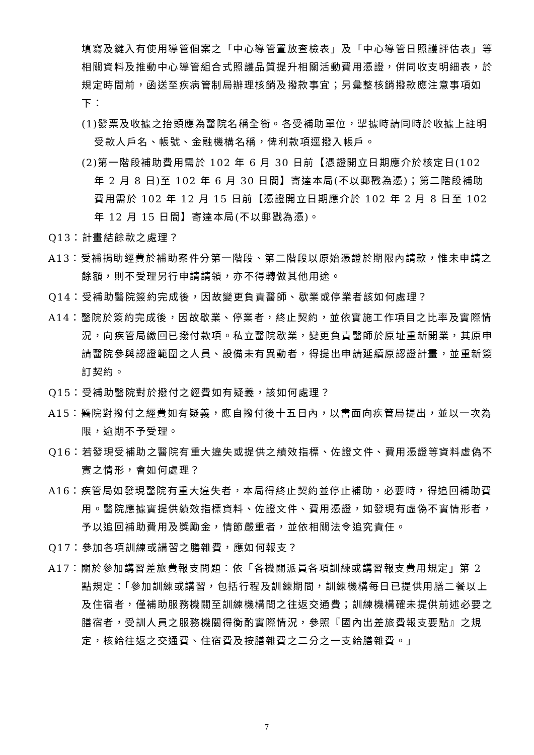填寫及鍵入有使用導管個案之「中心導管置放查檢表」及「中心導管日照護評估表」等相關資料及推動中心導管組合式照護品質提升相關活動費用憑證，併同收支明細表，於規定時間前，函送至疾病管制局辦理核銷及撥款事宜；另彙整核銷撥款應注意事項如下：
(1)發票及收據之抬頭應為醫院名稱全銜。各受補助單位，掣據時請同時於收據上註明受款人戶名、帳號、金融機構名稱，俾利款項逕撥入帳戶。
(2)第一階段補助費用需於 102 年 6 月 30 日前【憑證開立日期應介於核定日(102 年 2 月 8 日)至 102 年 6 月 30 日間】寄達本局(不以郵戳為憑)；第二階段補助費用需於 102 年 12 月 15 日前【憑證開立日期應介於 102 年 2 月 8 日至 102 年 12 月 15 日間】寄達本局(不以郵戳為憑)。
Q13：計畫結餘款之處理？
A13：受補捐助經費於補助案件分第一階段、第二階段以原始憑證於期限內請款，惟未申請之餘額，則不受理另行申請請領，亦不得轉做其他用途。
Q14：受補助醫院簽約完成後，因故變更負責醫師、歇業或停業者該如何處理？
A14：醫院於簽約完成後，因故歇業、停業者，終止契約，並依實施工作項目之比率及實際情況，向疾管局繳回已撥付款項。私立醫院歇業，變更負責醫師於原址重新開業，其原申請醫院參與認證範圍之人員、設備未有異動者，得提出申請延續原認證計畫，並重新簽訂契約。
Q15：受補助醫院對於撥付之經費如有疑義，該如何處理？
A15：醫院對撥付之經費如有疑義，應自撥付後十五日內，以書面向疾管局提出，並以一次為限，逾期不予受理。
Q16：若發現受補助之醫院有重大違失或提供之績效指標、佐證文件、費用憑證等資料虛偽不實之情形，會如何處理？
A16：疾管局如發現醫院有重大違失者，本局得終止契約並停止補助，必要時，得追回補助費用。醫院應據實提供績效指標資料、佐證文件、費用憑證，如發現有虛偽不實情形者，予以追回補助費用及獎勵金，情節嚴重者，並依相關法令追究責任。
Q17：參加各項訓練或講習之膳雜費，應如何報支？
A17：關於參加講習差旅費報支問題：依「各機關派員各項訓練或講習報支費用規定」第 2 點規定：「參加訓練或講習，包括行程及訓練期間，訓練機構每日已提供用膳二餐以上及住宿者，僅補助服務機關至訓練機構間之往返交通費；訓練機構確未提供前述必要之膳宿者，受訓人員之服務機關得衡酌實際情況，參照『國內出差旅費報支要點』之規定，核給往返之交通費、住宿費及按膳雜費之二分之一支給膳雜費。」
7